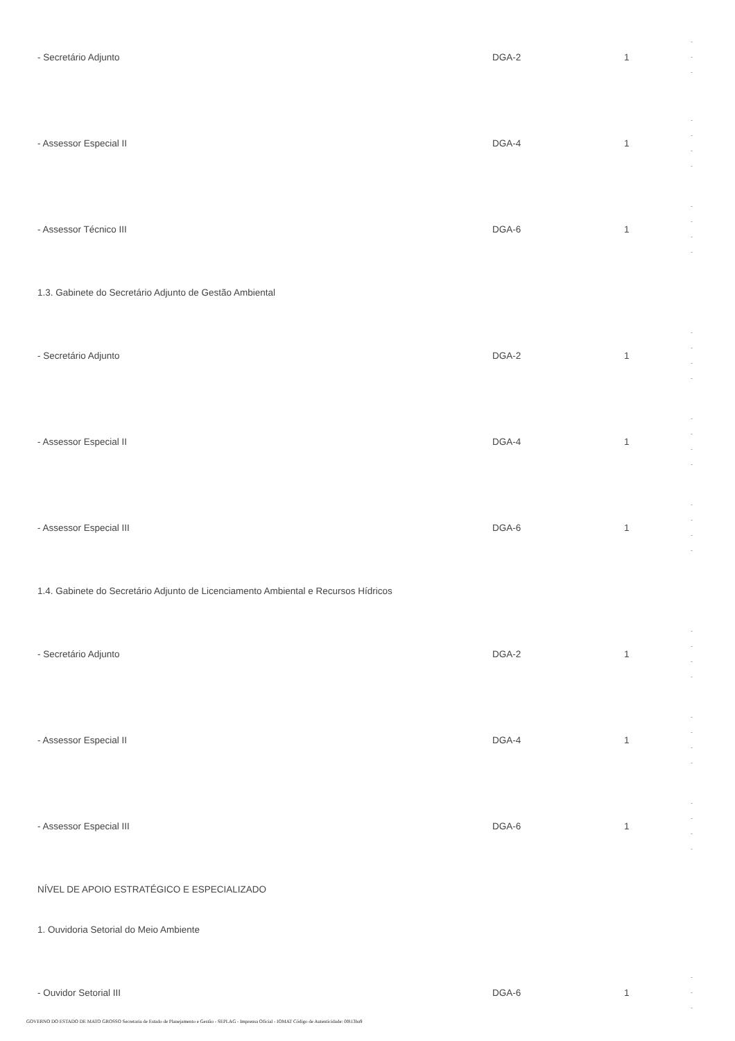| - Secretário Adjunto | DGA-2 | 1 | - - - |
| - Assessor Especial II | DGA-4 | 1 | - - - - |
| - Assessor Técnico III | DGA-6 | 1 | - - - - |
| 1.3. Gabinete do Secretário Adjunto de Gestão Ambiental | | | |
| - Secretário Adjunto | DGA-2 | 1 | - - - - |
| - Assessor Especial II | DGA-4 | 1 | - - - - |
| - Assessor Especial III | DGA-6 | 1 | - - - - |
| 1.4. Gabinete do Secretário Adjunto de Licenciamento Ambiental e Recursos Hídricos | | | |
| - Secretário Adjunto | DGA-2 | 1 | - - - - |
| - Assessor Especial II | DGA-4 | 1 | - - - - |
| - Assessor Especial III | DGA-6 | 1 | - - - - |
| NÍVEL DE APOIO ESTRATÉGICO E ESPECIALIZADO | | | |
| 1. Ouvidoria Setorial do Meio Ambiente | | | |
| - Ouvidor Setorial III | DGA-6 | 1 | - - - |
GOVERNO DO ESTADO DE MATO GROSSO Secretaria de Estado de Planejamento e Gestão - SEPLAG - Imprensa Oficial - IOMAT Código de Autenticidade: 0f813ba9